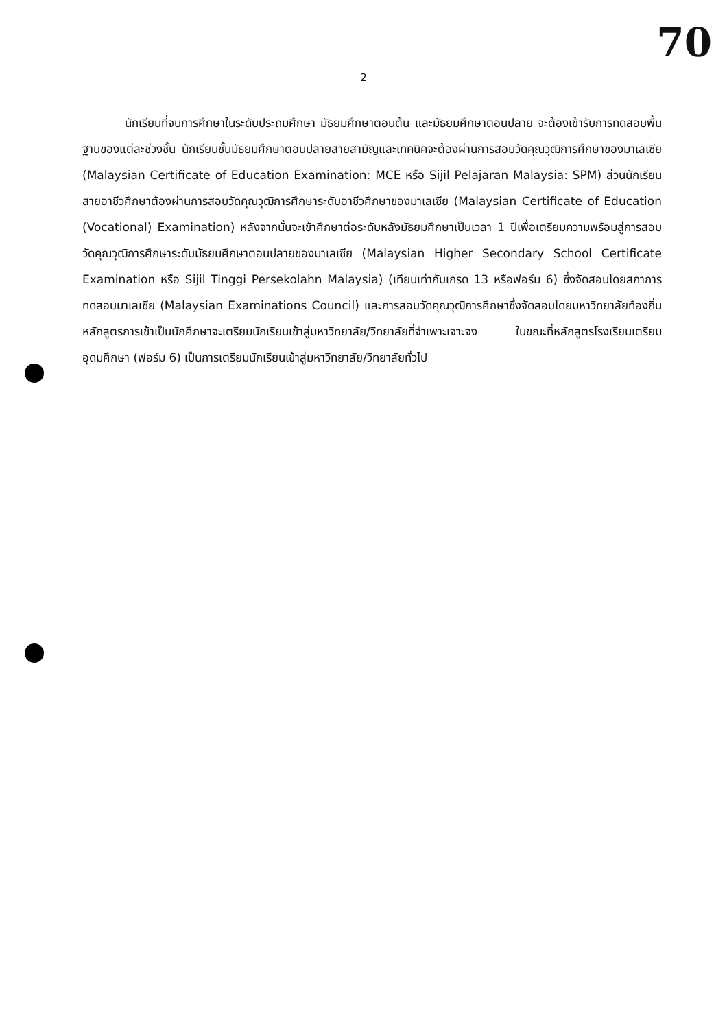70
2
นักเรียนที่จบการศึกษาในระดับประถมศึกษา มัธยมศึกษาตอนต้น และมัธยมศึกษาตอนปลาย จะต้องเข้ารับการทดสอบพื้นฐานของแต่ละช่วงชั้น นักเรียนชั้นมัธยมศึกษาตอนปลายสายสามัญและเทคนิคจะต้องผ่านการสอบวัดคุณวุฒิการศึกษาของมาเลเซีย (Malaysian Certificate of Education Examination: MCE หรือ Sijil Pelajaran Malaysia: SPM) ส่วนนักเรียนสายอาชีวศึกษาต้องผ่านการสอบวัดคุณวุฒิการศึกษาระดับอาชีวศึกษาของมาเลเซีย (Malaysian Certificate of Education (Vocational) Examination) หลังจากนั้นจะเข้าศึกษาต่อระดับหลังมัธยมศึกษาเป็นเวลา 1 ปีเพื่อเตรียมความพร้อมสู่การสอบวัดคุณวุฒิการศึกษาระดับมัธยมศึกษาตอนปลายของมาเลเซีย (Malaysian Higher Secondary School Certificate Examination หรือ Sijil Tinggi Persekolahn Malaysia) (เทียบเท่ากับเกรด 13 หรือฟอร์ม 6) ซึ่งจัดสอบโดยสภาการทดสอบมาเลเซีย (Malaysian Examinations Council) และการสอบวัดคุณวุฒิการศึกษาซึ่งจัดสอบโดยมหาวิทยาลัยท้องถิ่น หลักสูตรการเข้าเป็นนักศึกษาจะเตรียมนักเรียนเข้าสู่มหาวิทยาลัย/วิทยาลัยที่จำเพาะเจาะจง ในขณะที่หลักสูตรโรงเรียนเตรียมอุดมศึกษา (ฟอร์ม 6) เป็นการเตรียมนักเรียนเข้าสู่มหาวิทยาลัย/วิทยาลัยทั่วไป